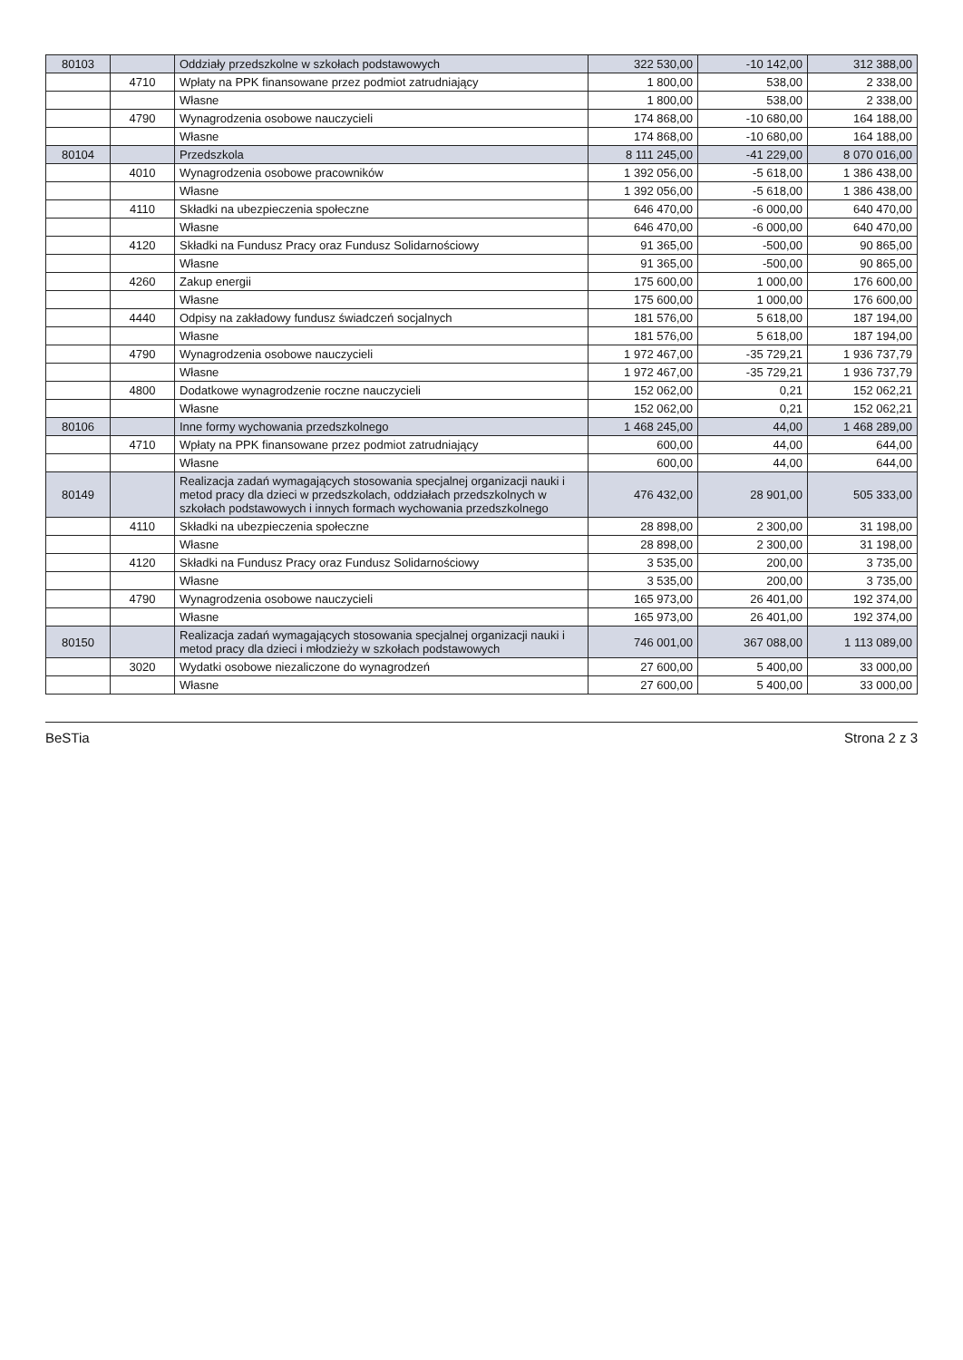| 80103 | | Oddziały przedszkolne w szkołach podstawowych | 322 530,00 | -10 142,00 | 312 388,00 |
| | 4710 | Wpłaty na PPK finansowane przez podmiot zatrudniający | 1 800,00 | 538,00 | 2 338,00 |
| | | Własne | 1 800,00 | 538,00 | 2 338,00 |
| | 4790 | Wynagrodzenia osobowe nauczycieli | 174 868,00 | -10 680,00 | 164 188,00 |
| | | Własne | 174 868,00 | -10 680,00 | 164 188,00 |
| 80104 | | Przedszkola | 8 111 245,00 | -41 229,00 | 8 070 016,00 |
| | 4010 | Wynagrodzenia osobowe pracowników | 1 392 056,00 | -5 618,00 | 1 386 438,00 |
| | | Własne | 1 392 056,00 | -5 618,00 | 1 386 438,00 |
| | 4110 | Składki na ubezpieczenia społeczne | 646 470,00 | -6 000,00 | 640 470,00 |
| | | Własne | 646 470,00 | -6 000,00 | 640 470,00 |
| | 4120 | Składki na Fundusz Pracy oraz Fundusz Solidarnościowy | 91 365,00 | -500,00 | 90 865,00 |
| | | Własne | 91 365,00 | -500,00 | 90 865,00 |
| | 4260 | Zakup energii | 175 600,00 | 1 000,00 | 176 600,00 |
| | | Własne | 175 600,00 | 1 000,00 | 176 600,00 |
| | 4440 | Odpisy na zakładowy fundusz świadczeń socjalnych | 181 576,00 | 5 618,00 | 187 194,00 |
| | | Własne | 181 576,00 | 5 618,00 | 187 194,00 |
| | 4790 | Wynagrodzenia osobowe nauczycieli | 1 972 467,00 | -35 729,21 | 1 936 737,79 |
| | | Własne | 1 972 467,00 | -35 729,21 | 1 936 737,79 |
| | 4800 | Dodatkowe wynagrodzenie roczne nauczycieli | 152 062,00 | 0,21 | 152 062,21 |
| | | Własne | 152 062,00 | 0,21 | 152 062,21 |
| 80106 | | Inne formy wychowania przedszkolnego | 1 468 245,00 | 44,00 | 1 468 289,00 |
| | 4710 | Wpłaty na PPK finansowane przez podmiot zatrudniający | 600,00 | 44,00 | 644,00 |
| | | Własne | 600,00 | 44,00 | 644,00 |
| 80149 | | Realizacja zadań wymagających stosowania specjalnej organizacji nauki i metod pracy dla dzieci w przedszkolach, oddziałach przedszkolnych w szkołach podstawowych i innych formach wychowania przedszkolnego | 476 432,00 | 28 901,00 | 505 333,00 |
| | 4110 | Składki na ubezpieczenia społeczne | 28 898,00 | 2 300,00 | 31 198,00 |
| | | Własne | 28 898,00 | 2 300,00 | 31 198,00 |
| | 4120 | Składki na Fundusz Pracy oraz Fundusz Solidarnościowy | 3 535,00 | 200,00 | 3 735,00 |
| | | Własne | 3 535,00 | 200,00 | 3 735,00 |
| | 4790 | Wynagrodzenia osobowe nauczycieli | 165 973,00 | 26 401,00 | 192 374,00 |
| | | Własne | 165 973,00 | 26 401,00 | 192 374,00 |
| 80150 | | Realizacja zadań wymagających stosowania specjalnej organizacji nauki i metod pracy dla dzieci i młodzieży w szkołach podstawowych | 746 001,00 | 367 088,00 | 1 113 089,00 |
| | 3020 | Wydatki osobowe niezaliczone do wynagrodzeń | 27 600,00 | 5 400,00 | 33 000,00 |
| | | Własne | 27 600,00 | 5 400,00 | 33 000,00 |
BeSTia Strona 2 z 3